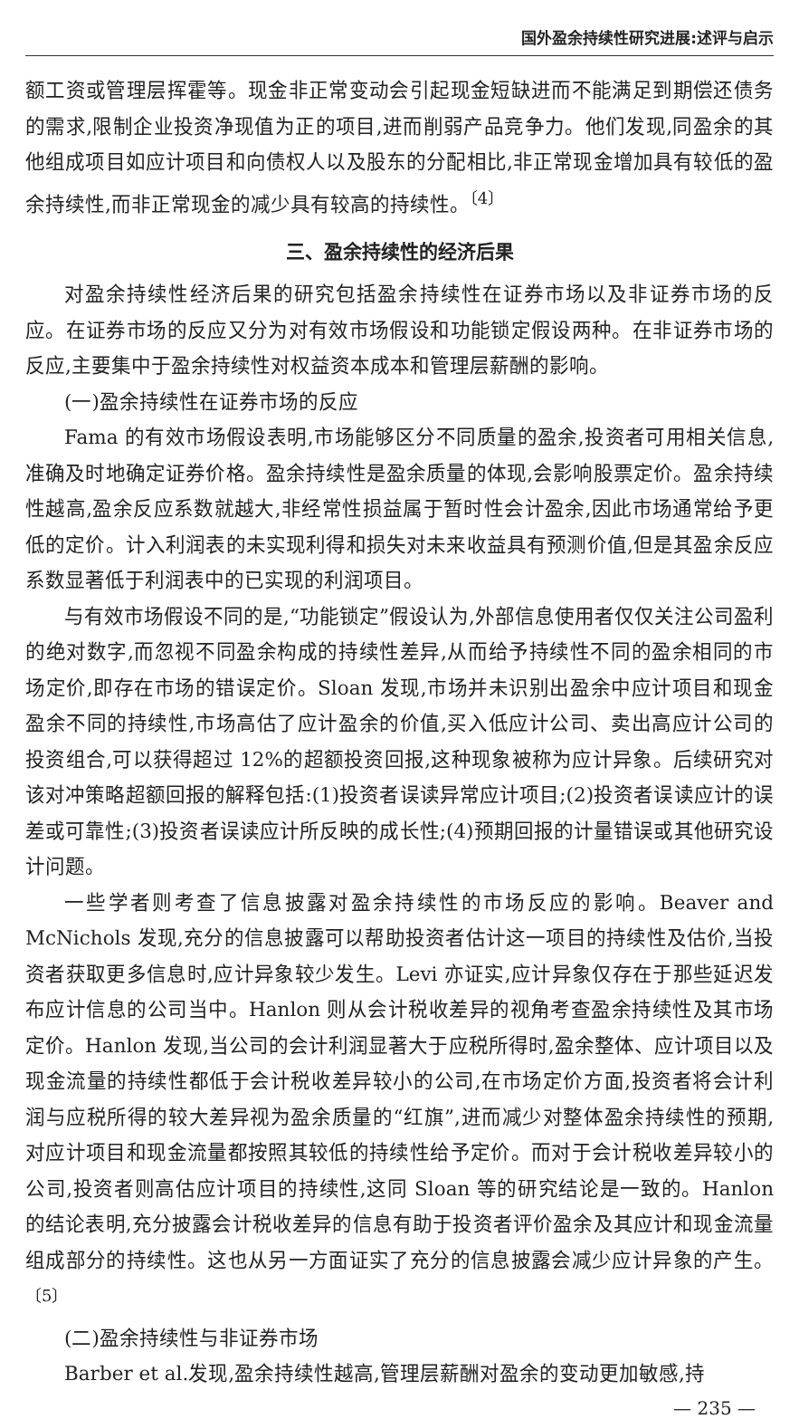国外盈余持续性研究进展:述评与启示
额工资或管理层挥霍等。现金非正常变动会引起现金短缺进而不能满足到期偿还债务的需求,限制企业投资净现值为正的项目,进而削弱产品竞争力。他们发现,同盈余的其他组成项目如应计项目和向债权人以及股东的分配相比,非正常现金增加具有较低的盈余持续性,而非正常现金的减少具有较高的持续性。<sup>〔4〕</sup>
三、盈余持续性的经济后果
对盈余持续性经济后果的研究包括盈余持续性在证券市场以及非证券市场的反应。在证券市场的反应又分为对有效市场假设和功能锁定假设两种。在非证券市场的反应,主要集中于盈余持续性对权益资本成本和管理层薪酬的影响。
(一)盈余持续性在证券市场的反应
Fama 的有效市场假设表明,市场能够区分不同质量的盈余,投资者可用相关信息,准确及时地确定证券价格。盈余持续性是盈余质量的体现,会影响股票定价。盈余持续性越高,盈余反应系数就越大,非经常性损益属于暂时性会计盈余,因此市场通常给予更低的定价。计入利润表的未实现利得和损失对未来收益具有预测价值,但是其盈余反应系数显著低于利润表中的已实现的利润项目。
与有效市场假设不同的是,“功能锁定”假设认为,外部信息使用者仅仅关注公司盈利的绝对数字,而忽视不同盈余构成的持续性差异,从而给予持续性不同的盈余相同的市场定价,即存在市场的错误定价。Sloan 发现,市场并未识别出盈余中应计项目和现金盈余不同的持续性,市场高估了应计盈余的价值,买入低应计公司、卖出高应计公司的投资组合,可以获得超过 12%的超额投资回报,这种现象被称为应计异象。后续研究对该对冲策略超额回报的解释包括:(1)投资者误读异常应计项目;(2)投资者误读应计的误差或可靠性;(3)投资者误读应计所反映的成长性;(4)预期回报的计量错误或其他研究设计问题。
一些学者则考查了信息披露对盈余持续性的市场反应的影响。Beaver and McNichols 发现,充分的信息披露可以帮助投资者估计这一项目的持续性及估价,当投资者获取更多信息时,应计异象较少发生。Levi 亦证实,应计异象仅存在于那些延迟发布应计信息的公司当中。Hanlon 则从会计税收差异的视角考查盈余持续性及其市场定价。Hanlon 发现,当公司的会计利润显著大于应税所得时,盈余整体、应计项目以及现金流量的持续性都低于会计税收差异较小的公司,在市场定价方面,投资者将会计利润与应税所得的较大差异视为盈余质量的“红旗”,进而减少对整体盈余持续性的预期,对应计项目和现金流量都按照其较低的持续性给予定价。而对于会计税收差异较小的公司,投资者则高估应计项目的持续性,这同 Sloan 等的研究结论是一致的。Hanlon 的结论表明,充分披露会计税收差异的信息有助于投资者评价盈余及其应计和现金流量组成部分的持续性。这也从另一方面证实了充分的信息披露会减少应计异象的产生。<sup>〔5〕</sup>
(二)盈余持续性与非证券市场
Barber et al.发现,盈余持续性越高,管理层薪酬对盈余的变动更加敏感,持
— 235 —